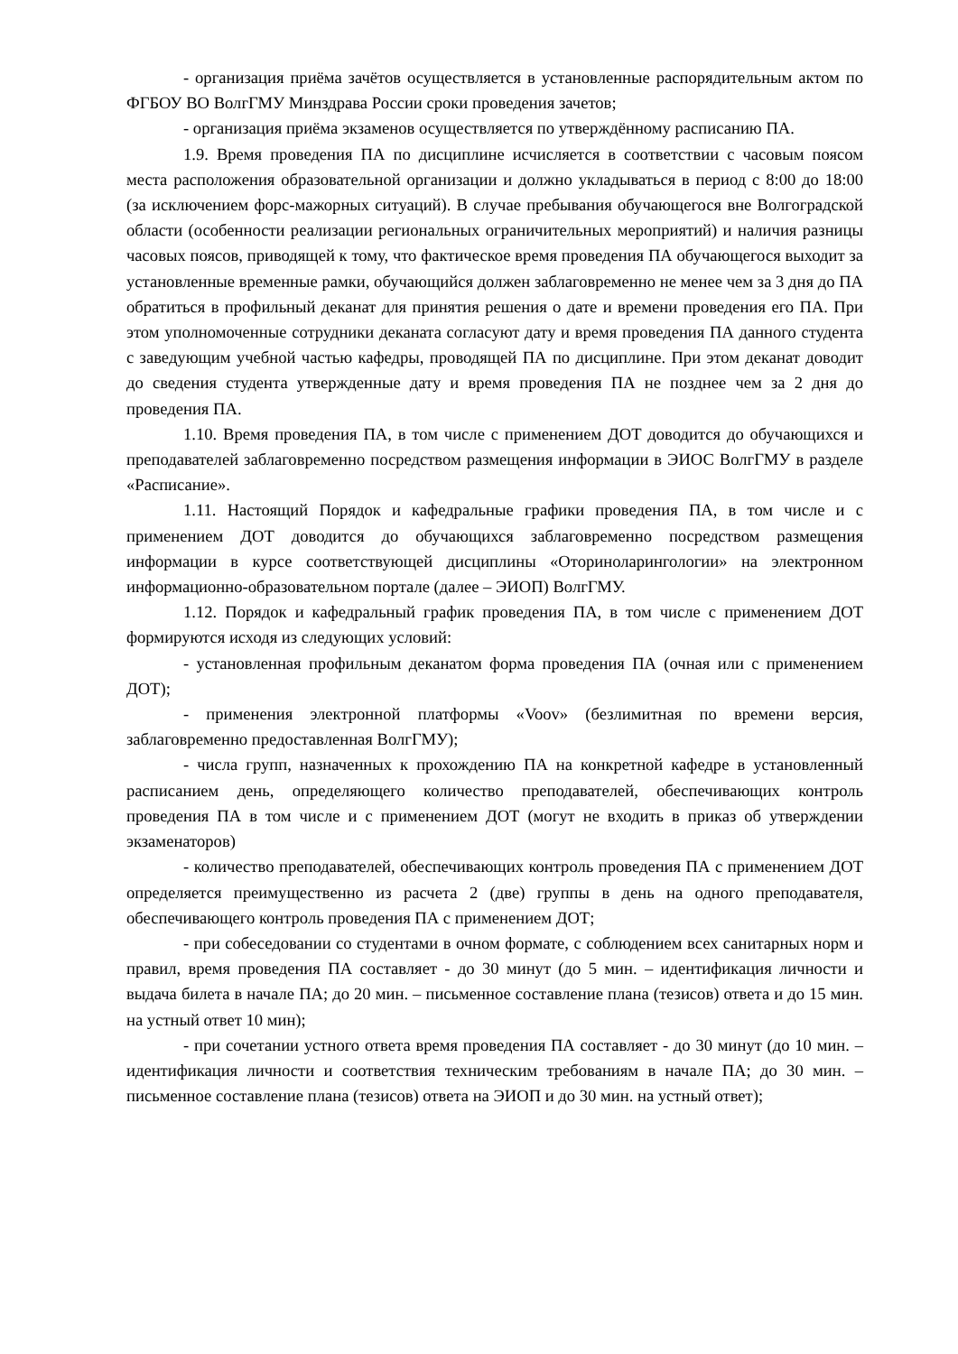- организация приёма зачётов осуществляется в установленные распорядительным актом по ФГБОУ ВО ВолгГМУ Минздрава России сроки проведения зачетов;
- организация приёма экзаменов осуществляется по утверждённому расписанию ПА.
1.9. Время проведения ПА по дисциплине исчисляется в соответствии с часовым поясом места расположения образовательной организации и должно укладываться в период с 8:00 до 18:00 (за исключением форс-мажорных ситуаций). В случае пребывания обучающегося вне Волгоградской области (особенности реализации региональных ограничительных мероприятий) и наличия разницы часовых поясов, приводящей к тому, что фактическое время проведения ПА обучающегося выходит за установленные временные рамки, обучающийся должен заблаговременно не менее чем за 3 дня до ПА обратиться в профильный деканат для принятия решения о дате и времени проведения его ПА. При этом уполномоченные сотрудники деканата согласуют дату и время проведения ПА данного студента с заведующим учебной частью кафедры, проводящей ПА по дисциплине. При этом деканат доводит до сведения студента утвержденные дату и время проведения ПА не позднее чем за 2 дня до проведения ПА.
1.10. Время проведения ПА, в том числе с применением ДОТ доводится до обучающихся и преподавателей заблаговременно посредством размещения информации в ЭИОС ВолгГМУ в разделе «Расписание».
1.11. Настоящий Порядок и кафедральные графики проведения ПА, в том числе и с применением ДОТ доводится до обучающихся заблаговременно посредством размещения информации в курсе соответствующей дисциплины «Оториноларингологии» на электронном информационно-образовательном портале (далее – ЭИОП) ВолгГМУ.
1.12. Порядок и кафедральный график проведения ПА, в том числе с применением ДОТ формируются исходя из следующих условий:
- установленная профильным деканатом форма проведения ПА (очная или с применением ДОТ);
- применения электронной платформы «Voov» (безлимитная по времени версия, заблаговременно предоставленная ВолгГМУ);
- числа групп, назначенных к прохождению ПА на конкретной кафедре в установленный расписанием день, определяющего количество преподавателей, обеспечивающих контроль проведения ПА в том числе и с применением ДОТ (могут не входить в приказ об утверждении экзаменаторов)
- количество преподавателей, обеспечивающих контроль проведения ПА с применением ДОТ определяется преимущественно из расчета 2 (две) группы в день на одного преподавателя, обеспечивающего контроль проведения ПА с применением ДОТ;
- при собеседовании со студентами в очном формате, с соблюдением всех санитарных норм и правил, время проведения ПА составляет - до 30 минут (до 5 мин. – идентификация личности и выдача билета в начале ПА; до 20 мин. – письменное составление плана (тезисов) ответа и до 15 мин. на устный ответ 10 мин);
- при сочетании устного ответа время проведения ПА составляет - до 30 минут (до 10 мин. – идентификация личности и соответствия техническим требованиям в начале ПА; до 30 мин. – письменное составление плана (тезисов) ответа на ЭИОП и до 30 мин. на устный ответ);